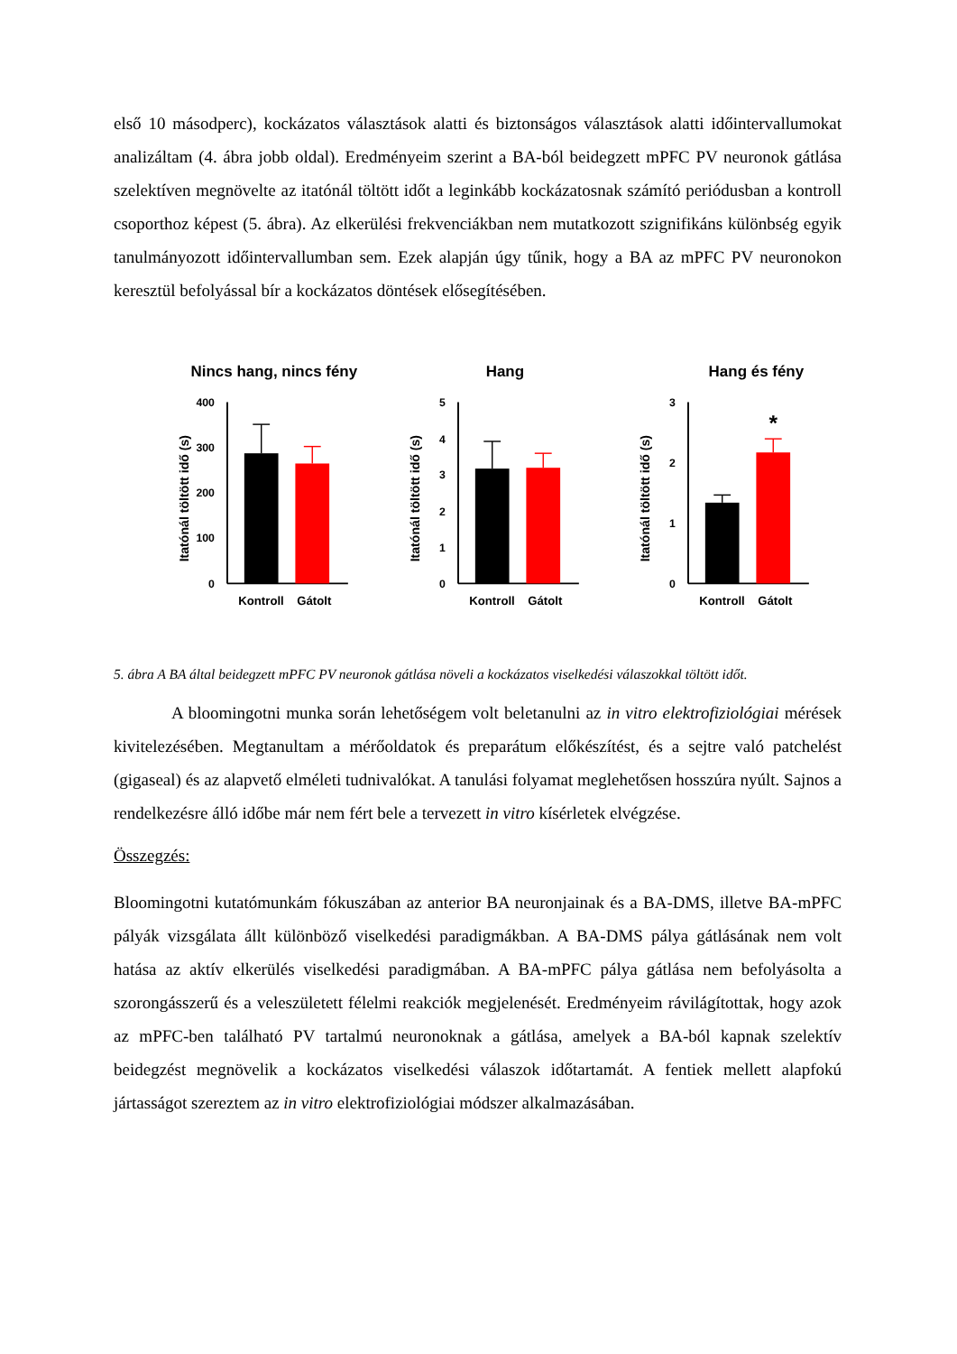első 10 másodperc), kockázatos választások alatti és biztonságos választások alatti időintervallumokat analizáltam (4. ábra jobb oldal). Eredményeim szerint a BA-ból beidegzett mPFC PV neuronok gátlása szelektíven megnövelte az itatónál töltött időt a leginkább kockázatosnak számító periódusban a kontroll csoporthoz képest (5. ábra). Az elkerülési frekvenciákban nem mutatkozott szignifikáns különbség egyik tanulmányozott időintervallumban sem. Ezek alapján úgy tűnik, hogy a BA az mPFC PV neuronokon keresztül befolyással bír a kockázatos döntések elősegítésében.
Nincs hang, nincs fény
Itatónál töltött idő (s)
400
300
200
100
0
Kontroll
Gátolt
Hang
Itatónál töltött idő (s)
5
4
3
2
1
0
Kontroll
Gátolt
Hang és fény
Itatónál töltött idő (s)
3
2
1
0
*
Kontroll
Gátolt
5. ábra A BA által beidegzett mPFC PV neuronok gátlása növeli a kockázatos viselkedési válaszokkal töltött időt.
A bloomingotni munka során lehetőségem volt beletanulni az in vitro elektrofiziológiai mérések kivitelezésében. Megtanultam a mérőoldatok és preparátum előkészítést, és a sejtre való patchelést (gigaseal) és az alapvető elméleti tudnivalókat. A tanulási folyamat meglehetősen hosszúra nyúlt. Sajnos a rendelkezésre álló időbe már nem fért bele a tervezett in vitro kísérletek elvégzése.
Összegzés:
Bloomingotni kutatómunkám fókuszában az anterior BA neuronjainak és a BA-DMS, illetve BA-mPFC pályák vizsgálata állt különböző viselkedési paradigmákban. A BA-DMS pálya gátlásának nem volt hatása az aktív elkerülés viselkedési paradigmában. A BA-mPFC pálya gátlása nem befolyásolta a szorongásszerű és a veleszületett félelmi reakciók megjelenését. Eredményeim rávilágítottak, hogy azok az mPFC-ben található PV tartalmú neuronoknak a gátlása, amelyek a BA-ból kapnak szelektív beidegzést megnövelik a kockázatos viselkedési válaszok időtartamát. A fentiek mellett alapfokú jártasságot szereztem az in vitro elektrofiziológiai módszer alkalmazásában.